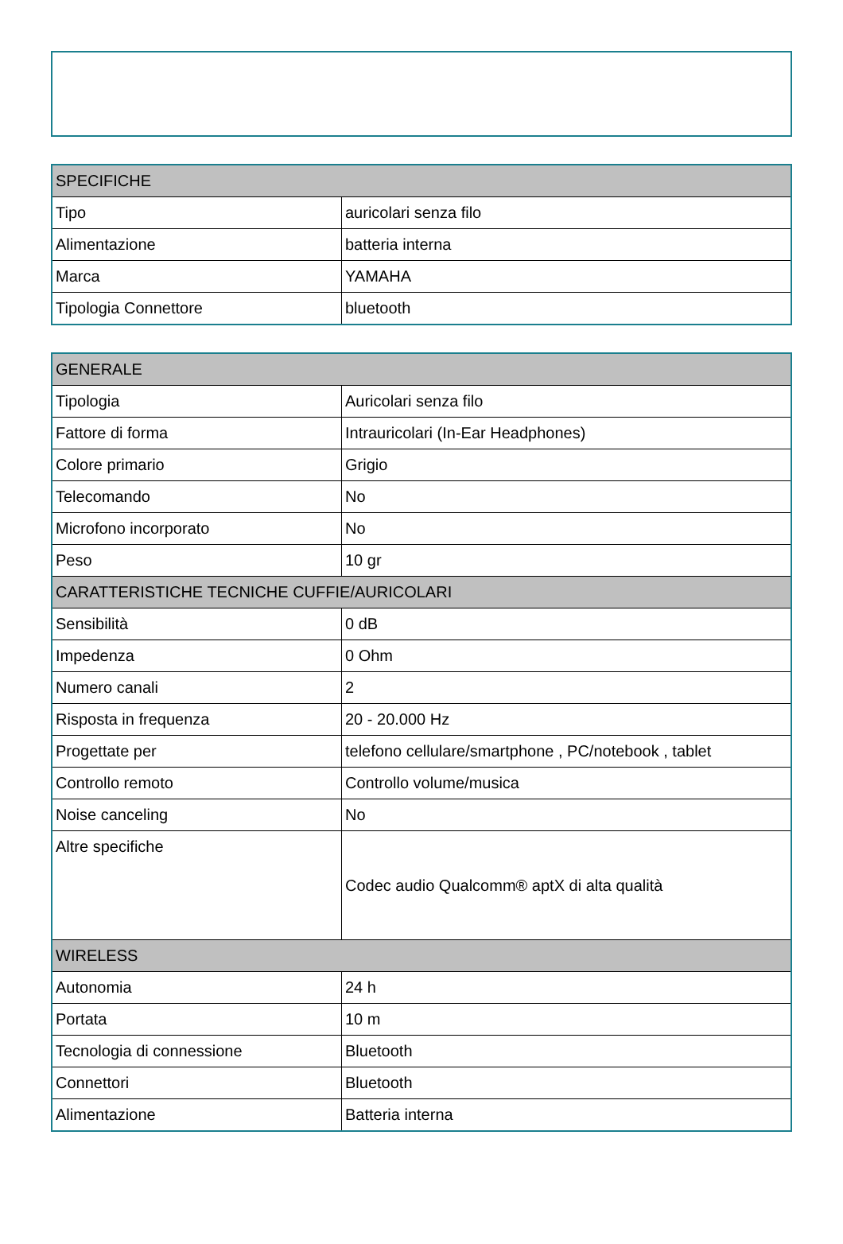| SPECIFICHE | |
| --- | --- |
| Tipo | auricolari senza filo |
| Alimentazione | batteria interna |
| Marca | YAMAHA |
| Tipologia Connettore | bluetooth |
| GENERALE | |
| --- | --- |
| Tipologia | Auricolari senza filo |
| Fattore di forma | Intrauricolari (In-Ear Headphones) |
| Colore primario | Grigio |
| Telecomando | No |
| Microfono incorporato | No |
| Peso | 10 gr |
| CARATTERISTICHE TECNICHE CUFFIE/AURICOLARI | |
| Sensibilità | 0 dB |
| Impedenza | 0 Ohm |
| Numero canali | 2 |
| Risposta in frequenza | 20 - 20.000 Hz |
| Progettate per | telefono cellulare/smartphone , PC/notebook , tablet |
| Controllo remoto | Controllo volume/musica |
| Noise canceling | No |
| Altre specifiche | Codec audio Qualcomm® aptX di alta qualità |
| WIRELESS | |
| Autonomia | 24 h |
| Portata | 10 m |
| Tecnologia di connessione | Bluetooth |
| Connettori | Bluetooth |
| Alimentazione | Batteria interna |